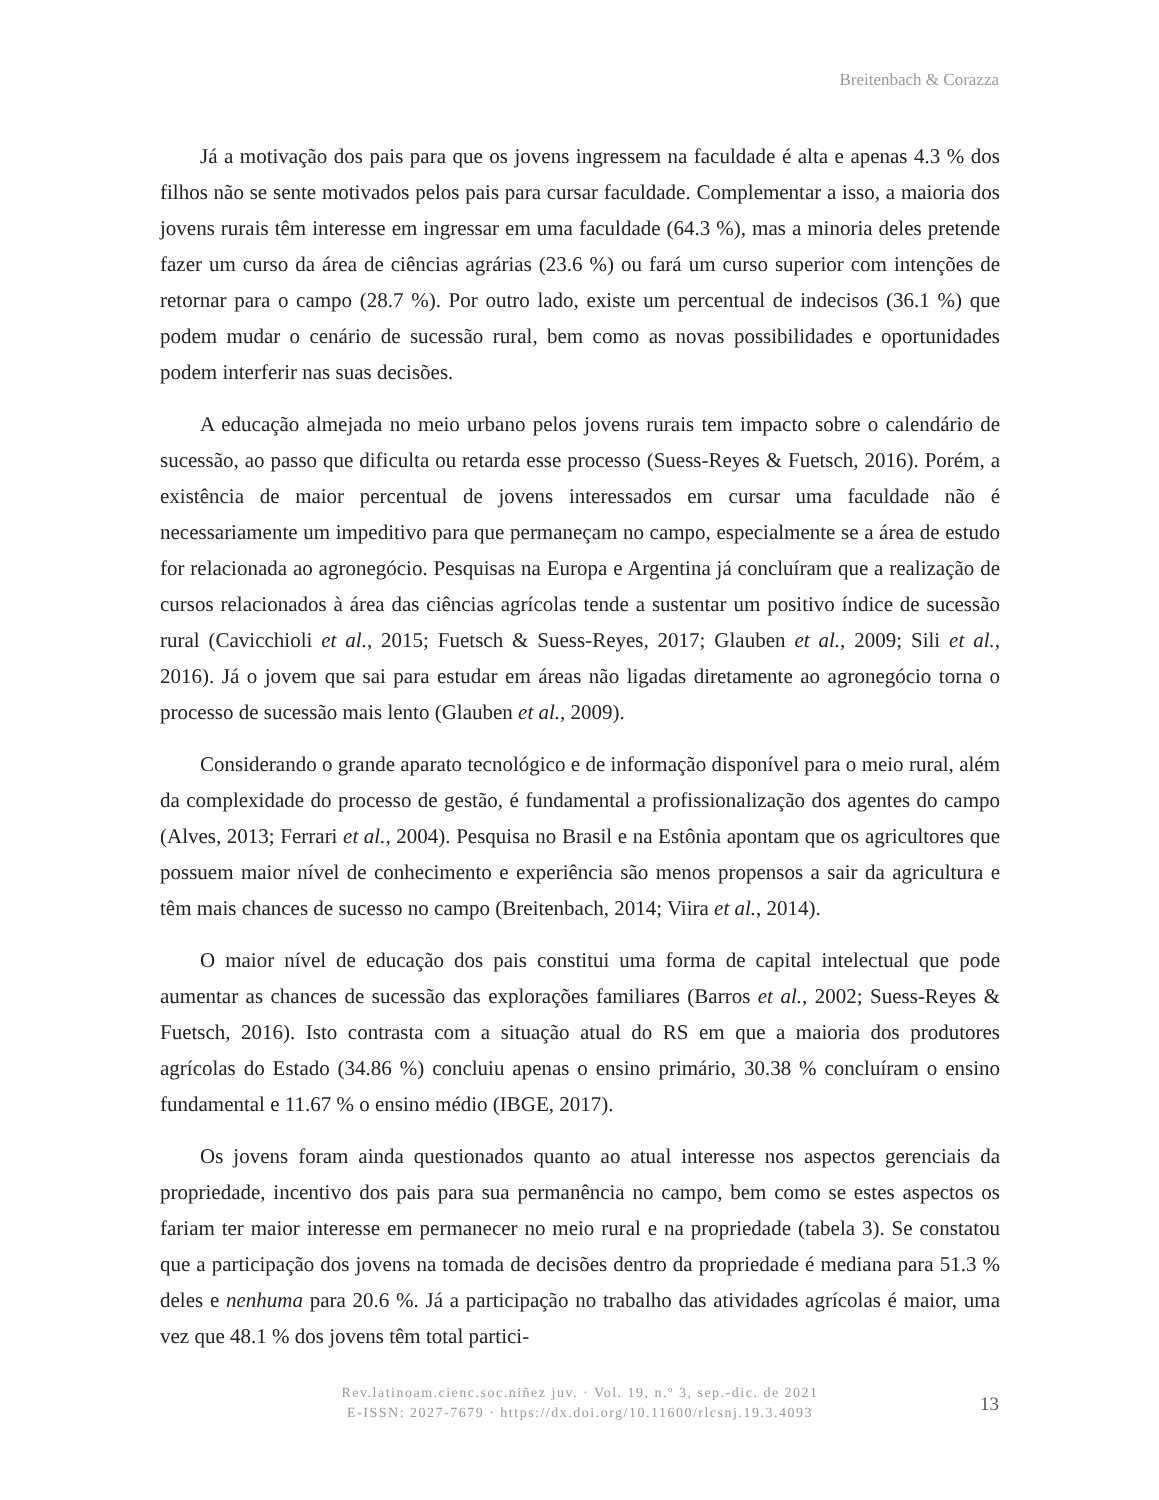Breitenbach & Corazza
Já a motivação dos pais para que os jovens ingressem na faculdade é alta e apenas 4.3 % dos filhos não se sente motivados pelos pais para cursar faculdade. Complementar a isso, a maioria dos jovens rurais têm interesse em ingressar em uma faculdade (64.3 %), mas a minoria deles pretende fazer um curso da área de ciências agrárias (23.6 %) ou fará um curso superior com intenções de retornar para o campo (28.7 %). Por outro lado, existe um percentual de indecisos (36.1 %) que podem mudar o cenário de sucessão rural, bem como as novas possibilidades e oportunidades podem interferir nas suas decisões.
A educação almejada no meio urbano pelos jovens rurais tem impacto sobre o calendário de sucessão, ao passo que dificulta ou retarda esse processo (Suess-Reyes & Fuetsch, 2016). Porém, a existência de maior percentual de jovens interessados em cursar uma faculdade não é necessariamente um impeditivo para que permaneçam no campo, especialmente se a área de estudo for relacionada ao agronegócio. Pesquisas na Europa e Argentina já concluíram que a realização de cursos relacionados à área das ciências agrícolas tende a sustentar um positivo índice de sucessão rural (Cavicchioli et al., 2015; Fuetsch & Suess-Reyes, 2017; Glauben et al., 2009; Sili et al., 2016). Já o jovem que sai para estudar em áreas não ligadas diretamente ao agronegócio torna o processo de sucessão mais lento (Glauben et al., 2009).
Considerando o grande aparato tecnológico e de informação disponível para o meio rural, além da complexidade do processo de gestão, é fundamental a profissionalização dos agentes do campo (Alves, 2013; Ferrari et al., 2004). Pesquisa no Brasil e na Estônia apontam que os agricultores que possuem maior nível de conhecimento e experiência são menos propensos a sair da agricultura e têm mais chances de sucesso no campo (Breitenbach, 2014; Viira et al., 2014).
O maior nível de educação dos pais constitui uma forma de capital intelectual que pode aumentar as chances de sucessão das explorações familiares (Barros et al., 2002; Suess-Reyes & Fuetsch, 2016). Isto contrasta com a situação atual do RS em que a maioria dos produtores agrícolas do Estado (34.86 %) concluiu apenas o ensino primário, 30.38 % concluíram o ensino fundamental e 11.67 % o ensino médio (IBGE, 2017).
Os jovens foram ainda questionados quanto ao atual interesse nos aspectos gerenciais da propriedade, incentivo dos pais para sua permanência no campo, bem como se estes aspectos os fariam ter maior interesse em permanecer no meio rural e na propriedade (tabela 3). Se constatou que a participação dos jovens na tomada de decisões dentro da propriedade é mediana para 51.3 % deles e nenhuma para 20.6 %. Já a participação no trabalho das atividades agrícolas é maior, uma vez que 48.1 % dos jovens têm total partici-
Rev.latinoam.cienc.soc.niñez juv. · Vol. 19, n.º 3, sep.-dic. de 2021
E-ISSN: 2027-7679 · https://dx.doi.org/10.11600/rlcsnj.19.3.4093
13